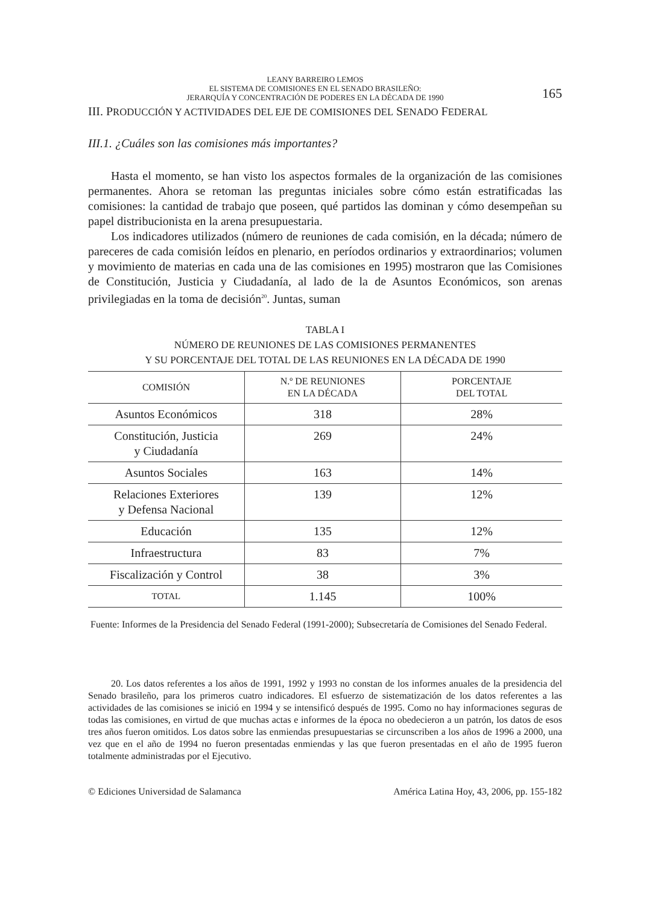LEANY BARREIRO LEMOS
EL SISTEMA DE COMISIONES EN EL SENADO BRASILEÑO:
JERARQUÍA Y CONCENTRACIÓN DE PODERES EN LA DÉCADA DE 1990
165
III. PRODUCCIÓN Y ACTIVIDADES DEL EJE DE COMISIONES DEL SENADO FEDERAL
III.1. ¿Cuáles son las comisiones más importantes?
Hasta el momento, se han visto los aspectos formales de la organización de las comisiones permanentes. Ahora se retoman las preguntas iniciales sobre cómo están estratificadas las comisiones: la cantidad de trabajo que poseen, qué partidos las dominan y cómo desempeñan su papel distribucionista en la arena presupuestaria.
Los indicadores utilizados (número de reuniones de cada comisión, en la década; número de pareceres de cada comisión leídos en plenario, en períodos ordinarios y extraordinarios; volumen y movimiento de materias en cada una de las comisiones en 1995) mostraron que las Comisiones de Constitución, Justicia y Ciudadanía, al lado de la de Asuntos Económicos, son arenas privilegiadas en la toma de decisión<sup>20</sup>. Juntas, suman
TABLA I
NÚMERO DE REUNIONES DE LAS COMISIONES PERMANENTES
Y SU PORCENTAJE DEL TOTAL DE LAS REUNIONES EN LA DÉCADA DE 1990
| COMISIÓN | N.º DE REUNIONES EN LA DÉCADA | PORCENTAJE DEL TOTAL |
| --- | --- | --- |
| Asuntos Económicos | 318 | 28% |
| Constitución, Justicia y Ciudadanía | 269 | 24% |
| Asuntos Sociales | 163 | 14% |
| Relaciones Exteriores y Defensa Nacional | 139 | 12% |
| Educación | 135 | 12% |
| Infraestructura | 83 | 7% |
| Fiscalización y Control | 38 | 3% |
| TOTAL | 1.145 | 100% |
Fuente: Informes de la Presidencia del Senado Federal (1991-2000); Subsecretaría de Comisiones del Senado Federal.
20. Los datos referentes a los años de 1991, 1992 y 1993 no constan de los informes anuales de la presidencia del Senado brasileño, para los primeros cuatro indicadores. El esfuerzo de sistematización de los datos referentes a las actividades de las comisiones se inició en 1994 y se intensificó después de 1995. Como no hay informaciones seguras de todas las comisiones, en virtud de que muchas actas e informes de la época no obedecieron a un patrón, los datos de esos tres años fueron omitidos. Los datos sobre las enmiendas presupuestarias se circunscriben a los años de 1996 a 2000, una vez que en el año de 1994 no fueron presentadas enmiendas y las que fueron presentadas en el año de 1995 fueron totalmente administradas por el Ejecutivo.
© Ediciones Universidad de Salamanca América Latina Hoy, 43, 2006, pp. 155-182